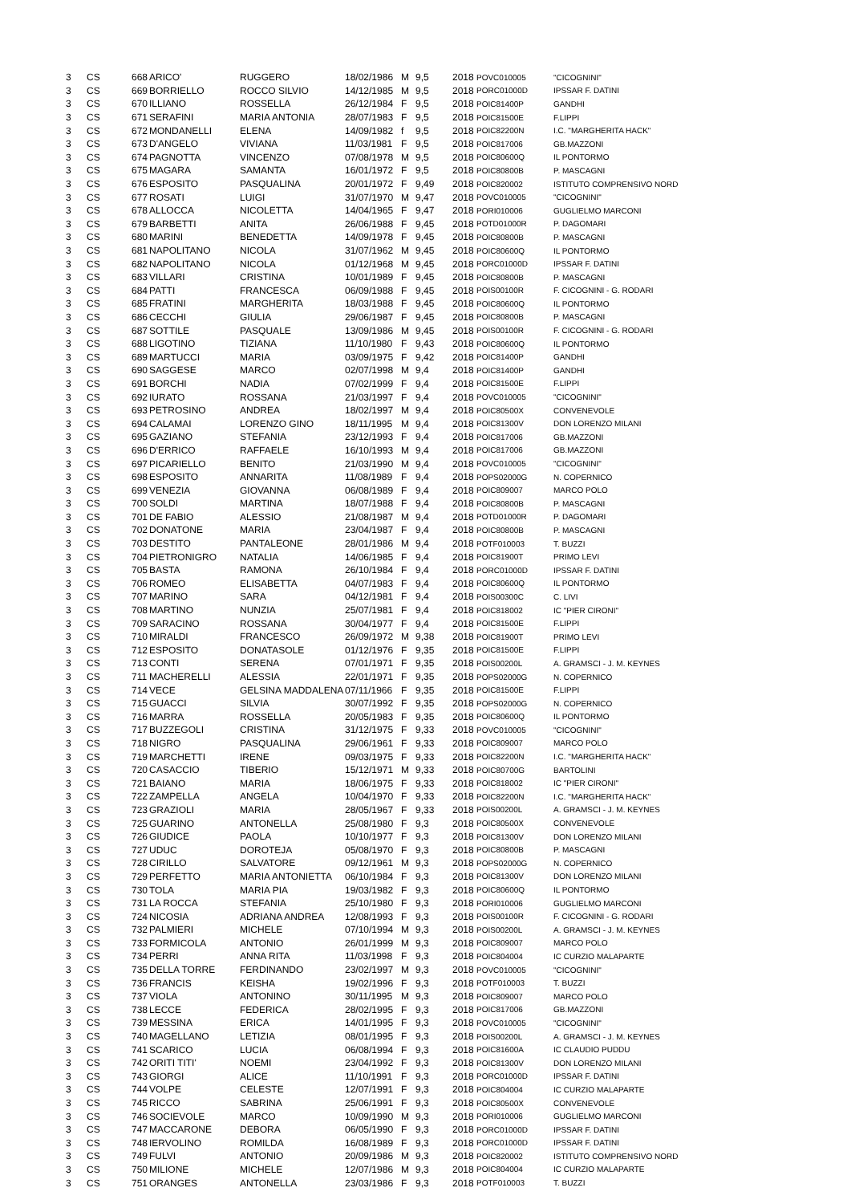| 3 | CS | 668 | ARICO' | RUGGERO | 18/02/1986 | M | 9,5 | 2018 | POVC010005 | "CICOGNINI" |
| 3 | CS | 669 | BORRIELLO | ROCCO SILVIO | 14/12/1985 | M | 9,5 | 2018 | PORC01000D | IPSSAR F. DATINI |
| 3 | CS | 670 | ILLIANO | ROSSELLA | 26/12/1984 | F | 9,5 | 2018 | POIC81400P | GANDHI |
| 3 | CS | 671 | SERAFINI | MARIA ANTONIA | 28/07/1983 | F | 9,5 | 2018 | POIC81500E | F.LIPPI |
| 3 | CS | 672 | MONDANELLI | ELENA | 14/09/1982 | f | 9,5 | 2018 | POIC82200N | I.C. "MARGHERITA HACK" |
| 3 | CS | 673 | D'ANGELO | VIVIANA | 11/03/1981 | F | 9,5 | 2018 | POIC817006 | GB.MAZZONI |
| 3 | CS | 674 | PAGNOTTA | VINCENZO | 07/08/1978 | M | 9,5 | 2018 | POIC80600Q | IL PONTORMO |
| 3 | CS | 675 | MAGARA | SAMANTA | 16/01/1972 | F | 9,5 | 2018 | POIC80800B | P. MASCAGNI |
| 3 | CS | 676 | ESPOSITO | PASQUALINA | 20/01/1972 | F | 9,49 | 2018 | POIC820002 | ISTITUTO COMPRENSIVO NORD |
| 3 | CS | 677 | ROSATI | LUIGI | 31/07/1970 | M | 9,47 | 2018 | POVC010005 | "CICOGNINI" |
| 3 | CS | 678 | ALLOCCA | NICOLETTA | 14/04/1965 | F | 9,47 | 2018 | PORI010006 | GUGLIELMO MARCONI |
| 3 | CS | 679 | BARBETTI | ANITA | 26/06/1988 | F | 9,45 | 2018 | POTD01000R | P. DAGOMARI |
| 3 | CS | 680 | MARINI | BENEDETTA | 14/09/1978 | F | 9,45 | 2018 | POIC80800B | P. MASCAGNI |
| 3 | CS | 681 | NAPOLITANO | NICOLA | 31/07/1962 | M | 9,45 | 2018 | POIC80600Q | IL PONTORMO |
| 3 | CS | 682 | NAPOLITANO | NICOLA | 01/12/1968 | M | 9,45 | 2018 | PORC01000D | IPSSAR F. DATINI |
| 3 | CS | 683 | VILLARI | CRISTINA | 10/01/1989 | F | 9,45 | 2018 | POIC80800B | P. MASCAGNI |
| 3 | CS | 684 | PATTI | FRANCESCA | 06/09/1988 | F | 9,45 | 2018 | POIS00100R | F. CICOGNINI - G. RODARI |
| 3 | CS | 685 | FRATINI | MARGHERITA | 18/03/1988 | F | 9,45 | 2018 | POIC80600Q | IL PONTORMO |
| 3 | CS | 686 | CECCHI | GIULIA | 29/06/1987 | F | 9,45 | 2018 | POIC80800B | P. MASCAGNI |
| 3 | CS | 687 | SOTTILE | PASQUALE | 13/09/1986 | M | 9,45 | 2018 | POIS00100R | F. CICOGNINI - G. RODARI |
| 3 | CS | 688 | LIGOTINO | TIZIANA | 11/10/1980 | F | 9,43 | 2018 | POIC80600Q | IL PONTORMO |
| 3 | CS | 689 | MARTUCCI | MARIA | 03/09/1975 | F | 9,42 | 2018 | POIC81400P | GANDHI |
| 3 | CS | 690 | SAGGESE | MARCO | 02/07/1998 | M | 9,4 | 2018 | POIC81400P | GANDHI |
| 3 | CS | 691 | BORCHI | NADIA | 07/02/1999 | F | 9,4 | 2018 | POIC81500E | F.LIPPI |
| 3 | CS | 692 | IURATO | ROSSANA | 21/03/1997 | F | 9,4 | 2018 | POVC010005 | "CICOGNINI" |
| 3 | CS | 693 | PETROSINO | ANDREA | 18/02/1997 | M | 9,4 | 2018 | POIC80500X | CONVENEVOLE |
| 3 | CS | 694 | CALAMAI | LORENZO GINO | 18/11/1995 | M | 9,4 | 2018 | POIC81300V | DON LORENZO MILANI |
| 3 | CS | 695 | GAZIANO | STEFANIA | 23/12/1993 | F | 9,4 | 2018 | POIC817006 | GB.MAZZONI |
| 3 | CS | 696 | D'ERRICO | RAFFAELE | 16/10/1993 | M | 9,4 | 2018 | POIC817006 | GB.MAZZONI |
| 3 | CS | 697 | PICARIELLO | BENITO | 21/03/1990 | M | 9,4 | 2018 | POVC010005 | "CICOGNINI" |
| 3 | CS | 698 | ESPOSITO | ANNARITA | 11/08/1989 | F | 9,4 | 2018 | POPS02000G | N. COPERNICO |
| 3 | CS | 699 | VENEZIA | GIOVANNA | 06/08/1989 | F | 9,4 | 2018 | POIC809007 | MARCO POLO |
| 3 | CS | 700 | SOLDI | MARTINA | 18/07/1988 | F | 9,4 | 2018 | POIC80800B | P. MASCAGNI |
| 3 | CS | 701 | DE FABIO | ALESSIO | 21/08/1987 | M | 9,4 | 2018 | POTD01000R | P. DAGOMARI |
| 3 | CS | 702 | DONATONE | MARIA | 23/04/1987 | F | 9,4 | 2018 | POIC80800B | P. MASCAGNI |
| 3 | CS | 703 | DESTITO | PANTALEONE | 28/01/1986 | M | 9,4 | 2018 | POTF010003 | T. BUZZI |
| 3 | CS | 704 | PIETRONIGRO | NATALIA | 14/06/1985 | F | 9,4 | 2018 | POIC81900T | PRIMO LEVI |
| 3 | CS | 705 | BASTA | RAMONA | 26/10/1984 | F | 9,4 | 2018 | PORC01000D | IPSSAR F. DATINI |
| 3 | CS | 706 | ROMEO | ELISABETTA | 04/07/1983 | F | 9,4 | 2018 | POIC80600Q | IL PONTORMO |
| 3 | CS | 707 | MARINO | SARA | 04/12/1981 | F | 9,4 | 2018 | POIS00300C | C. LIVI |
| 3 | CS | 708 | MARTINO | NUNZIA | 25/07/1981 | F | 9,4 | 2018 | POIC818002 | IC "PIER CIRONI" |
| 3 | CS | 709 | SARACINO | ROSSANA | 30/04/1977 | F | 9,4 | 2018 | POIC81500E | F.LIPPI |
| 3 | CS | 710 | MIRALDI | FRANCESCO | 26/09/1972 | M | 9,38 | 2018 | POIC81900T | PRIMO LEVI |
| 3 | CS | 712 | ESPOSITO | DONATASOLE | 01/12/1976 | F | 9,35 | 2018 | POIC81500E | F.LIPPI |
| 3 | CS | 713 | CONTI | SERENA | 07/01/1971 | F | 9,35 | 2018 | POIS00200L | A. GRAMSCI - J. M. KEYNES |
| 3 | CS | 711 | MACHERELLI | ALESSIA | 22/01/1971 | F | 9,35 | 2018 | POPS02000G | N. COPERNICO |
| 3 | CS | 714 | VECE | GELSINA MADDALENA | 07/11/1966 | F | 9,35 | 2018 | POIC81500E | F.LIPPI |
| 3 | CS | 715 | GUACCI | SILVIA | 30/07/1992 | F | 9,35 | 2018 | POPS02000G | N. COPERNICO |
| 3 | CS | 716 | MARRA | ROSSELLA | 20/05/1983 | F | 9,35 | 2018 | POIC80600Q | IL PONTORMO |
| 3 | CS | 717 | BUZZEGOLI | CRISTINA | 31/12/1975 | F | 9,33 | 2018 | POVC010005 | "CICOGNINI" |
| 3 | CS | 718 | NIGRO | PASQUALINA | 29/06/1961 | F | 9,33 | 2018 | POIC809007 | MARCO POLO |
| 3 | CS | 719 | MARCHETTI | IRENE | 09/03/1975 | F | 9,33 | 2018 | POIC82200N | I.C. "MARGHERITA HACK" |
| 3 | CS | 720 | CASACCIO | TIBERIO | 15/12/1971 | M | 9,33 | 2018 | POIC80700G | BARTOLINI |
| 3 | CS | 721 | BAIANO | MARIA | 18/06/1975 | F | 9,33 | 2018 | POIC818002 | IC "PIER CIRONI" |
| 3 | CS | 722 | ZAMPELLA | ANGELA | 10/04/1970 | F | 9,33 | 2018 | POIC82200N | I.C. "MARGHERITA HACK" |
| 3 | CS | 723 | GRAZIOLI | MARIA | 28/05/1967 | F | 9,33 | 2018 | POIS00200L | A. GRAMSCI - J. M. KEYNES |
| 3 | CS | 725 | GUARINO | ANTONELLA | 25/08/1980 | F | 9,3 | 2018 | POIC80500X | CONVENEVOLE |
| 3 | CS | 726 | GIUDICE | PAOLA | 10/10/1977 | F | 9,3 | 2018 | POIC81300V | DON LORENZO MILANI |
| 3 | CS | 727 | UDUC | DOROTEJA | 05/08/1970 | F | 9,3 | 2018 | POIC80800B | P. MASCAGNI |
| 3 | CS | 728 | CIRILLO | SALVATORE | 09/12/1961 | M | 9,3 | 2018 | POPS02000G | N. COPERNICO |
| 3 | CS | 729 | PERFETTO | MARIA ANTONIETTA | 06/10/1984 | F | 9,3 | 2018 | POIC81300V | DON LORENZO MILANI |
| 3 | CS | 730 | TOLA | MARIA PIA | 19/03/1982 | F | 9,3 | 2018 | POIC80600Q | IL PONTORMO |
| 3 | CS | 731 | LA ROCCA | STEFANIA | 25/10/1980 | F | 9,3 | 2018 | PORI010006 | GUGLIELMO MARCONI |
| 3 | CS | 724 | NICOSIA | ADRIANA ANDREA | 12/08/1993 | F | 9,3 | 2018 | POIS00100R | F. CICOGNINI - G. RODARI |
| 3 | CS | 732 | PALMIERI | MICHELE | 07/10/1994 | M | 9,3 | 2018 | POIS00200L | A. GRAMSCI - J. M. KEYNES |
| 3 | CS | 733 | FORMICOLA | ANTONIO | 26/01/1999 | M | 9,3 | 2018 | POIC809007 | MARCO POLO |
| 3 | CS | 734 | PERRI | ANNA RITA | 11/03/1998 | F | 9,3 | 2018 | POIC804004 | IC CURZIO MALAPARTE |
| 3 | CS | 735 | DELLA TORRE | FERDINANDO | 23/02/1997 | M | 9,3 | 2018 | POVC010005 | "CICOGNINI" |
| 3 | CS | 736 | FRANCIS | KEISHA | 19/02/1996 | F | 9,3 | 2018 | POTF010003 | T. BUZZI |
| 3 | CS | 737 | VIOLA | ANTONINO | 30/11/1995 | M | 9,3 | 2018 | POIC809007 | MARCO POLO |
| 3 | CS | 738 | LECCE | FEDERICA | 28/02/1995 | F | 9,3 | 2018 | POIC817006 | GB.MAZZONI |
| 3 | CS | 739 | MESSINA | ERICA | 14/01/1995 | F | 9,3 | 2018 | POVC010005 | "CICOGNINI" |
| 3 | CS | 740 | MAGELLANO | LETIZIA | 08/01/1995 | F | 9,3 | 2018 | POIS00200L | A. GRAMSCI - J. M. KEYNES |
| 3 | CS | 741 | SCARICO | LUCIA | 06/08/1994 | F | 9,3 | 2018 | POIC81600A | IC CLAUDIO PUDDU |
| 3 | CS | 742 | ORITI TITI' | NOEMI | 23/04/1992 | F | 9,3 | 2018 | POIC81300V | DON LORENZO MILANI |
| 3 | CS | 743 | GIORGI | ALICE | 11/10/1991 | F | 9,3 | 2018 | PORC01000D | IPSSAR F. DATINI |
| 3 | CS | 744 | VOLPE | CELESTE | 12/07/1991 | F | 9,3 | 2018 | POIC804004 | IC CURZIO MALAPARTE |
| 3 | CS | 745 | RICCO | SABRINA | 25/06/1991 | F | 9,3 | 2018 | POIC80500X | CONVENEVOLE |
| 3 | CS | 746 | SOCIEVOLE | MARCO | 10/09/1990 | M | 9,3 | 2018 | PORI010006 | GUGLIELMO MARCONI |
| 3 | CS | 747 | MACCARONE | DEBORA | 06/05/1990 | F | 9,3 | 2018 | PORC01000D | IPSSAR F. DATINI |
| 3 | CS | 748 | IERVOLINO | ROMILDA | 16/08/1989 | F | 9,3 | 2018 | PORC01000D | IPSSAR F. DATINI |
| 3 | CS | 749 | FULVI | ANTONIO | 20/09/1986 | M | 9,3 | 2018 | POIC820002 | ISTITUTO COMPRENSIVO NORD |
| 3 | CS | 750 | MILIONE | MICHELE | 12/07/1986 | M | 9,3 | 2018 | POIC804004 | IC CURZIO MALAPARTE |
| 3 | CS | 751 | ORANGES | ANTONELLA | 23/03/1986 | F | 9,3 | 2018 | POTF010003 | T. BUZZI |